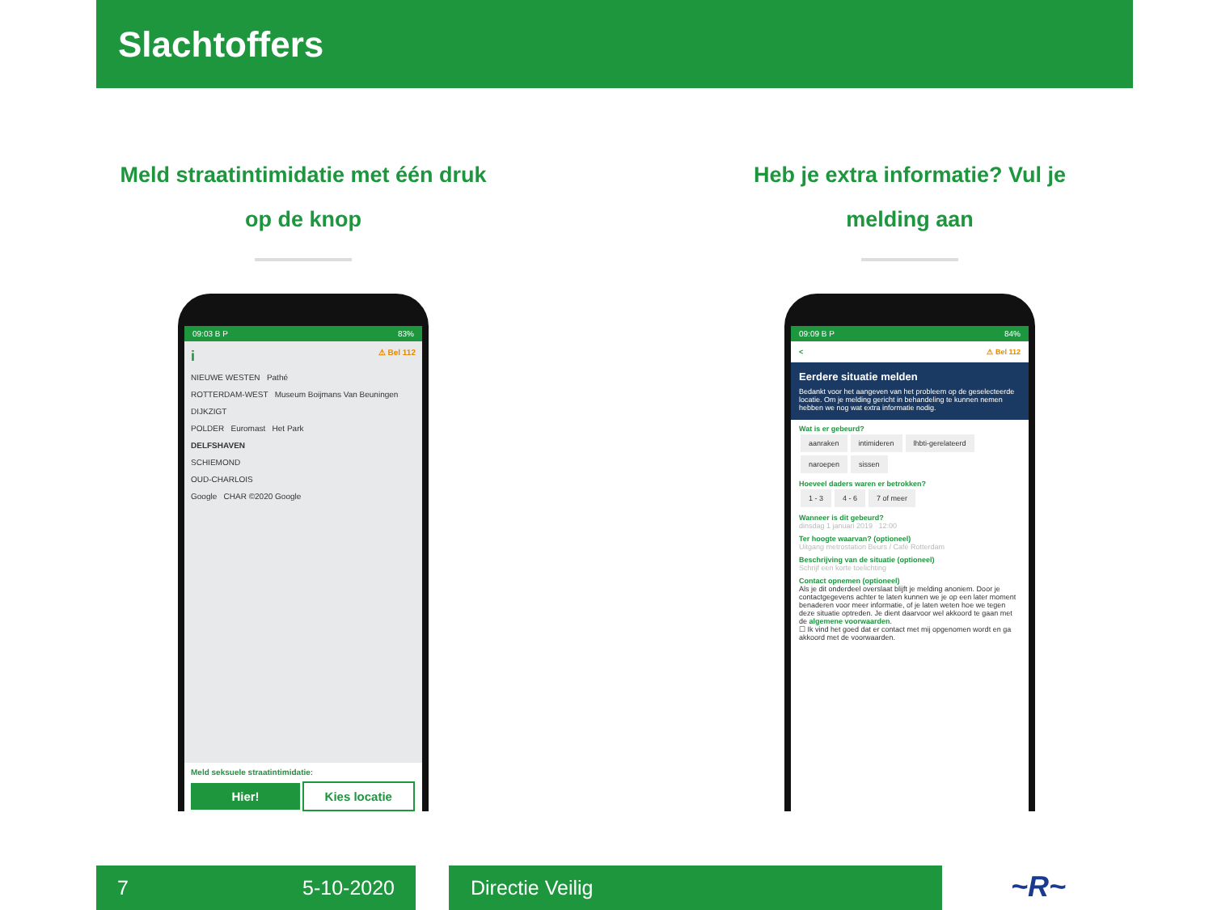Slachtoffers
Meld straatintimidatie met één druk op de knop
09:03 B P 83%
i ⚠ Bel 112
NIEUWE WESTEN Pathé
ROTTERDAM-WEST Museum Boijmans Van Beuningen
DIJKZIGT
POLDER Euromast Het Park
DELFSHAVEN
SCHIEMOND
OUD-CHARLOIS
Google CHAR ©2020 Google
Meld seksuele straatintimidatie:
Hier! Kies locatie
Heb je extra informatie? Vul je melding aan
09:09 B P 84%
< ⚠ Bel 112
Eerdere situatie melden
Bedankt voor het aangeven van het probleem op de geselecteerde locatie. Om je melding gericht in behandeling te kunnen nemen hebben we nog wat extra informatie nodig.
Wat is er gebeurd?
aanraken intimideren lhbti-gerelateerd naroepen sissen
Hoeveel daders waren er betrokken?
1 - 3 4 - 6 7 of meer
Wanneer is dit gebeurd?
dinsdag 1 januari 2019 12:00
Ter hoogte waarvan? (optioneel)
Uitgang metrostation Beurs / Café Rotterdam
Beschrijving van de situatie (optioneel)
Schrijf een korte toelichting
Contact opnemen (optioneel)
Als je dit onderdeel overslaat blijft je melding anoniem. Door je contactgegevens achter te laten kunnen we je op een later moment benaderen voor meer informatie, of je laten weten hoe we tegen deze situatie optreden. Je dient daarvoor wel akkoord te gaan met de algemene voorwaarden.
☐ Ik vind het goed dat er contact met mij opgenomen wordt en ga akkoord met de voorwaarden.
7 5-10-2020 Directie Veilig ~R~